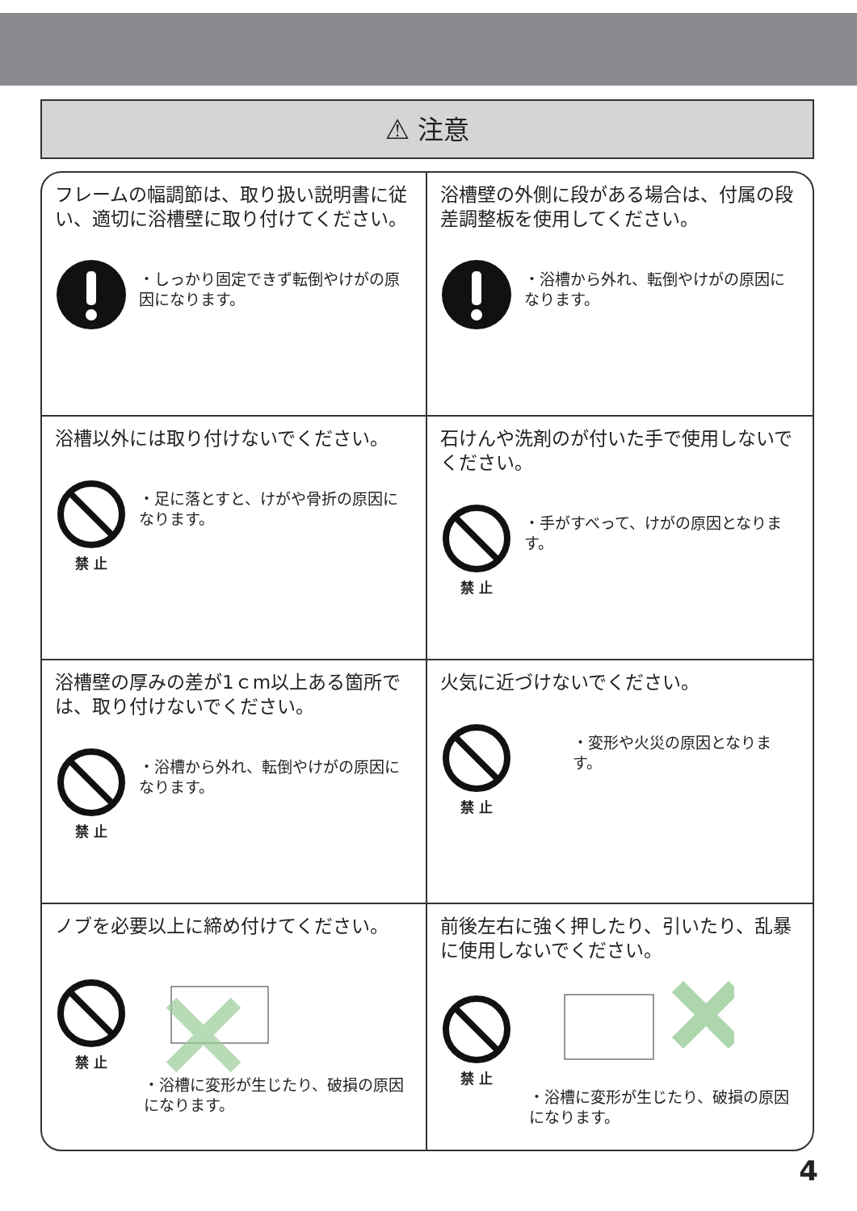⚠ 注意
フレームの幅調節は、取り扱い説明書に従い、適切に浴槽壁に取り付けてください。
・しっかり固定できず転倒やけがの原因になります。
浴槽壁の外側に段がある場合は、付属の段差調整板を使用してください。
・浴槽から外れ、転倒やけがの原因になります。
浴槽以外には取り付けないでください。
禁 止
・足に落とすと、けがや骨折の原因になります。
石けんや洗剤のが付いた手で使用しないでください。
禁 止
・手がすべって、けがの原因となります。
浴槽壁の厚みの差が1ｃm以上ある箇所では、取り付けないでください。
禁 止
・浴槽から外れ、転倒やけがの原因になります。
火気に近づけないでください。
禁 止
・変形や火災の原因となります。
ノブを必要以上に締め付けてください。
禁 止
・浴槽に変形が生じたり、破損の原因になります。
前後左右に強く押したり、引いたり、乱暴に使用しないでください。
禁 止
・浴槽に変形が生じたり、破損の原因になります。
4